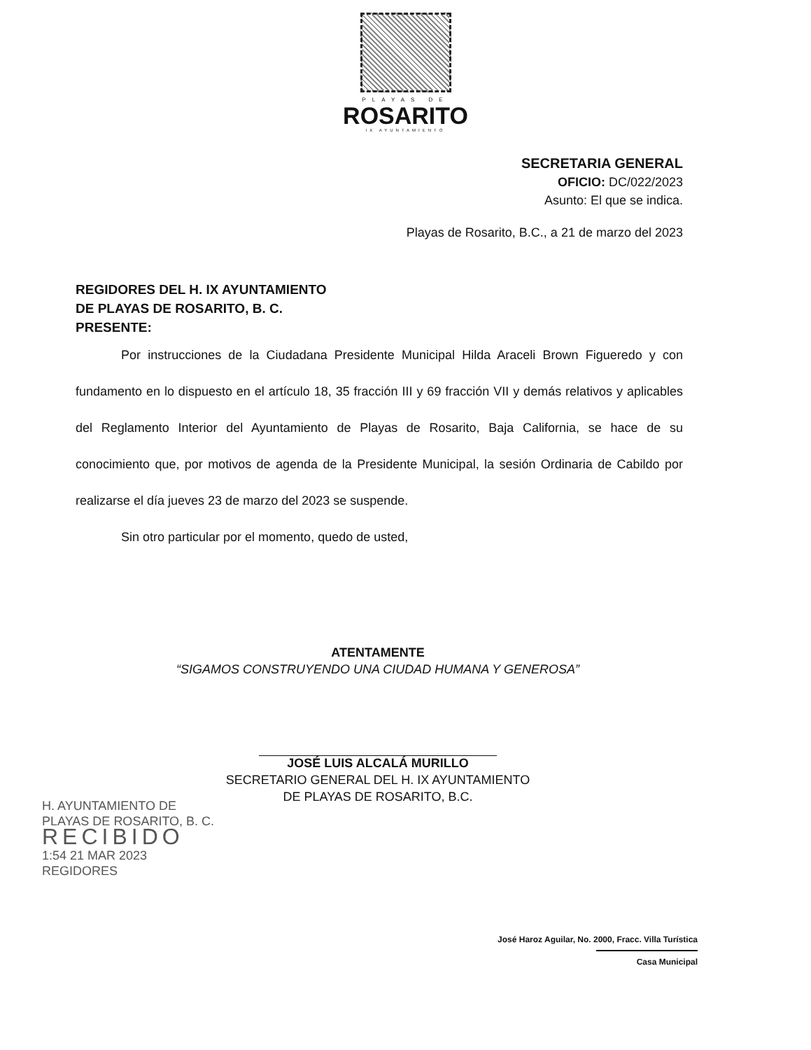PLAYAS DE
ROSARITO
IX AYUNTAMIENTO
SECRETARIA GENERAL
OFICIO: DC/022/2023
Asunto: El que se indica.
Playas de Rosarito, B.C., a 21 de marzo del 2023
REGIDORES DEL H. IX AYUNTAMIENTO
DE PLAYAS DE ROSARITO, B. C.
PRESENTE:
Por instrucciones de la Ciudadana Presidente Municipal Hilda Araceli Brown Figueredo y con fundamento en lo dispuesto en el artículo 18, 35 fracción III y 69 fracción VII y demás relativos y aplicables del Reglamento Interior del Ayuntamiento de Playas de Rosarito, Baja California, se hace de su conocimiento que, por motivos de agenda de la Presidente Municipal, la sesión Ordinaria de Cabildo por realizarse el día jueves 23 de marzo del 2023 se suspende.
Sin otro particular por el momento, quedo de usted,
ATENTAMENTE
“SIGAMOS CONSTRUYENDO UNA CIUDAD HUMANA Y GENEROSA”
JOSÉ LUIS ALCALÁ MURILLO
SECRETARIO GENERAL DEL H. IX AYUNTAMIENTO
DE PLAYAS DE ROSARITO, B.C.
H. AYUNTAMIENTO DE
PLAYAS DE ROSARITO, B. C.
RECIBIDO
1:54 21 MAR 2023
REGIDORES
José Haroz Aguilar, No. 2000, Fracc. Villa Turística
Casa Municipal